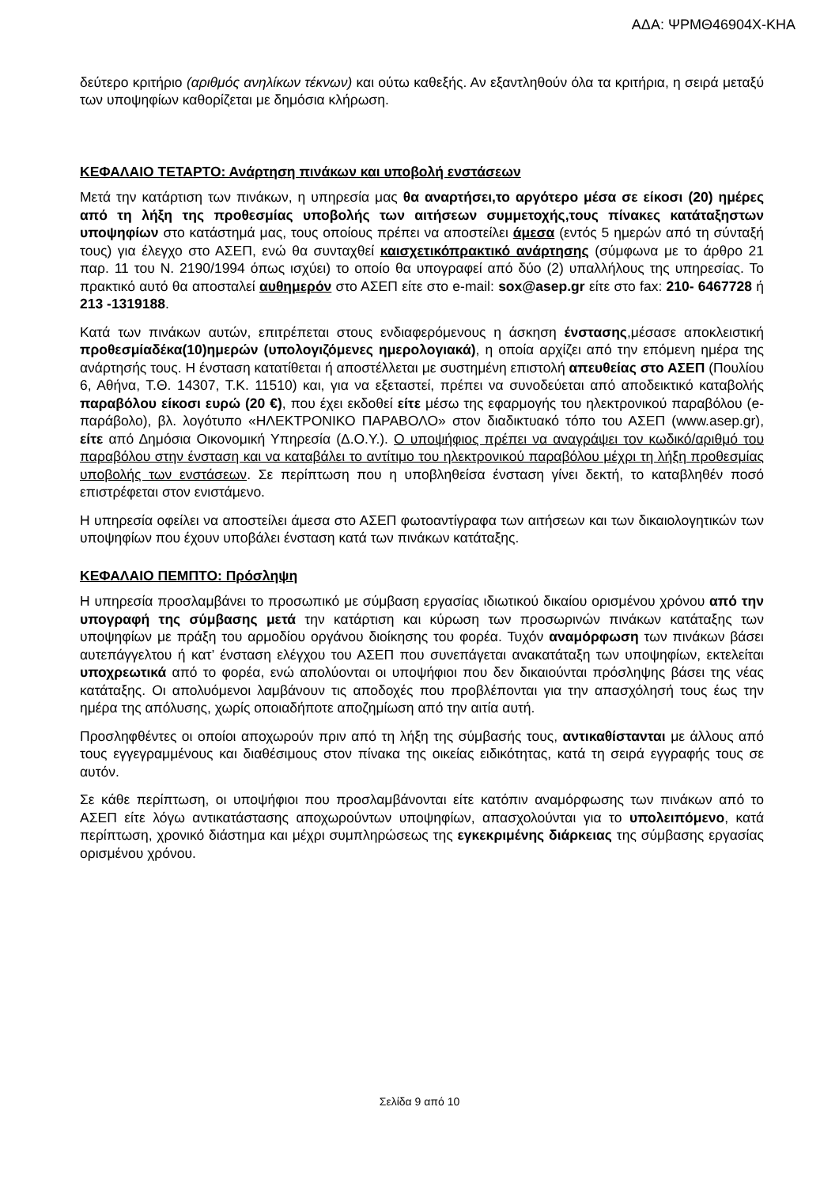ΑΔΑ: ΨΡΜΘ46904Χ-ΚΗΑ
δεύτερο κριτήριο (αριθμός ανηλίκων τέκνων) και ούτω καθεξής. Αν εξαντληθούν όλα τα κριτήρια, η σειρά μεταξύ των υποψηφίων καθορίζεται με δημόσια κλήρωση.
ΚΕΦΑΛΑΙΟ ΤΕΤΑΡΤΟ: Ανάρτηση πινάκων και υποβολή ενστάσεων
Μετά την κατάρτιση των πινάκων, η υπηρεσία μας θα αναρτήσει,το αργότερο μέσα σε είκοσι (20) ημέρες από τη λήξη της προθεσμίας υποβολής των αιτήσεων συμμετοχής,τους πίνακες κατάταξηστων υποψηφίων στο κατάστημά μας, τους οποίους πρέπει να αποστείλει άμεσα (εντός 5 ημερών από τη σύνταξή τους) για έλεγχο στο ΑΣΕΠ, ενώ θα συνταχθεί καισχετικόπρακτικό ανάρτησης (σύμφωνα με το άρθρο 21 παρ. 11 του Ν. 2190/1994 όπως ισχύει) το οποίο θα υπογραφεί από δύο (2) υπαλλήλους της υπηρεσίας. Το πρακτικό αυτό θα αποσταλεί αυθημερόν στο ΑΣΕΠ είτε στο e-mail: sox@asep.gr είτε στο fax: 210- 6467728 ή 213 -1319188.
Κατά των πινάκων αυτών, επιτρέπεται στους ενδιαφερόμενους η άσκηση ένστασης,μέσασε αποκλειστική προθεσμίαδέκα(10)ημερών (υπολογιζόμενες ημερολογιακά), η οποία αρχίζει από την επόμενη ημέρα της ανάρτησής τους. Η ένσταση κατατίθεται ή αποστέλλεται με συστημένη επιστολή απευθείας στο ΑΣΕΠ (Πουλίου 6, Αθήνα, Τ.Θ. 14307, Τ.Κ. 11510) και, για να εξεταστεί, πρέπει να συνοδεύεται από αποδεικτικό καταβολής παραβόλου είκοσι ευρώ (20 €), που έχει εκδοθεί είτε μέσω της εφαρμογής του ηλεκτρονικού παραβόλου (e-παράβολο), βλ. λογότυπο «ΗΛΕΚΤΡΟΝΙΚΟ ΠΑΡΑΒΟΛΟ» στον διαδικτυακό τόπο του ΑΣΕΠ (www.asep.gr), είτε από Δημόσια Οικονομική Υπηρεσία (Δ.Ο.Υ.). Ο υποψήφιος πρέπει να αναγράψει τον κωδικό/αριθμό του παραβόλου στην ένσταση και να καταβάλει το αντίτιμο του ηλεκτρονικού παραβόλου μέχρι τη λήξη προθεσμίας υποβολής των ενστάσεων. Σε περίπτωση που η υποβληθείσα ένσταση γίνει δεκτή, το καταβληθέν ποσό επιστρέφεται στον ενιστάμενο.
Η υπηρεσία οφείλει να αποστείλει άμεσα στο ΑΣΕΠ φωτοαντίγραφα των αιτήσεων και των δικαιολογητικών των υποψηφίων που έχουν υποβάλει ένσταση κατά των πινάκων κατάταξης.
ΚΕΦΑΛΑΙΟ ΠΕΜΠΤΟ: Πρόσληψη
Η υπηρεσία προσλαμβάνει το προσωπικό με σύμβαση εργασίας ιδιωτικού δικαίου ορισμένου χρόνου από την υπογραφή της σύμβασης μετά την κατάρτιση και κύρωση των προσωρινών πινάκων κατάταξης των υποψηφίων με πράξη του αρμοδίου οργάνου διοίκησης του φορέα. Τυχόν αναμόρφωση των πινάκων βάσει αυτεπάγγελτου ή κατ’ ένσταση ελέγχου του ΑΣΕΠ που συνεπάγεται ανακατάταξη των υποψηφίων, εκτελείται υποχρεωτικά από το φορέα, ενώ απολύονται οι υποψήφιοι που δεν δικαιούνται πρόσληψης βάσει της νέας κατάταξης. Οι απολυόμενοι λαμβάνουν τις αποδοχές που προβλέπονται για την απασχόλησή τους έως την ημέρα της απόλυσης, χωρίς οποιαδήποτε αποζημίωση από την αιτία αυτή.
Προσληφθέντες οι οποίοι αποχωρούν πριν από τη λήξη της σύμβασής τους, αντικαθίστανται με άλλους από τους εγγεγραμμένους και διαθέσιμους στον πίνακα της οικείας ειδικότητας, κατά τη σειρά εγγραφής τους σε αυτόν.
Σε κάθε περίπτωση, οι υποψήφιοι που προσλαμβάνονται είτε κατόπιν αναμόρφωσης των πινάκων από το ΑΣΕΠ είτε λόγω αντικατάστασης αποχωρούντων υποψηφίων, απασχολούνται για το υπολειπόμενο, κατά περίπτωση, χρονικό διάστημα και μέχρι συμπληρώσεως της εγκεκριμένης διάρκειας της σύμβασης εργασίας ορισμένου χρόνου.
Σελίδα 9 από 10